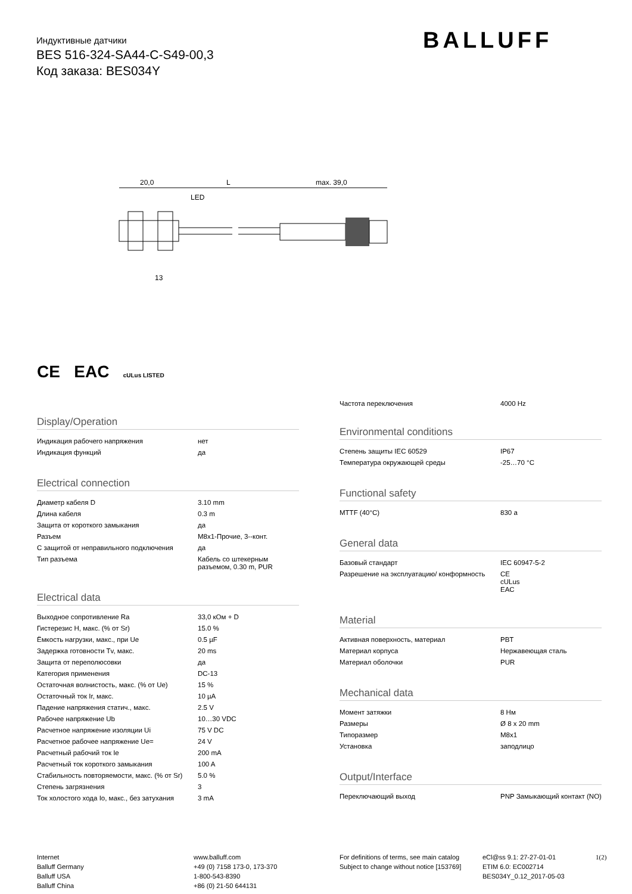Индуктивные датчики
BES 516-324-SA44-C-S49-00,3
Код заказа: BES034Y
BALLUFF
20,0
L
max. 39,0
LED
13
CE EAC cULus LISTED
Display/Operation
| Индикация рабочего напряжения | нет |
| Индикация функций | да |
Electrical connection
| Диаметр кабеля D | 3.10 mm |
| Длина кабеля | 0.3 m |
| Защита от короткого замыкания | да |
| Разъем | M8x1-Прочие, 3--конт. |
| С защитой от неправильного подключения | да |
| Тип разъема | Кабель со штекерным разъемом, 0.30 m, PUR |
Electrical data
| Выходное сопротивление Ra | 33,0 кОм + D |
| Гистерезис H, макс. (% от Sr) | 15.0 % |
| Ёмкость нагрузки, макс., при Ue | 0.5 µF |
| Задержка готовности Tv, макс. | 20 ms |
| Защита от переполюсовки | да |
| Категория применения | DC-13 |
| Остаточная волнистость, макс. (% от Ue) | 15 % |
| Остаточный ток Ir, макс. | 10 µA |
| Падение напряжения статич., макс. | 2.5 V |
| Рабочее напряжение Ub | 10…30 VDC |
| Расчетное напряжение изоляции Ui | 75 V DC |
| Расчетное рабочее напряжение Ue= | 24 V |
| Расчетный рабочий ток Ie | 200 mA |
| Расчетный ток короткого замыкания | 100 A |
| Стабильность повторяемости, макс. (% от Sr) | 5.0 % |
| Степень загрязнения | 3 |
| Ток холостого хода Io, макс., без затухания | 3 mA |
| Частота переключения | 4000 Hz |
Environmental conditions
| Степень защиты IEC 60529 | IP67 |
| Температура окружающей среды | -25…70 °C |
Functional safety
| MTTF (40°C) | 830 a |
General data
| Базовый стандарт | IEC 60947-5-2 |
| Разрешение на эксплуатацию/ конформность | CE cULus EAC |
Material
| Активная поверхность, материал | PBT |
| Материал корпуса | Нержавеющая сталь |
| Материал оболочки | PUR |
Mechanical data
| Момент затяжки | 8 Нм |
| Размеры | Ø 8 x 20 mm |
| Типоразмер | M8x1 |
| Установка | заподлицо |
Output/Interface
| Переключающий выход | PNP Замыкающий контакт (NO) |
Internet
Balluff Germany
Balluff USA
Balluff China
www.balluff.com
+49 (0) 7158 173-0, 173-370
1-800-543-8390
+86 (0) 21-50 644131
For definitions of terms, see main catalog
Subject to change without notice [153769]
eCl@ss 9.1: 27-27-01-01
ETIM 6.0: EC002714
BES034Y_0.12_2017-05-03
1(2)